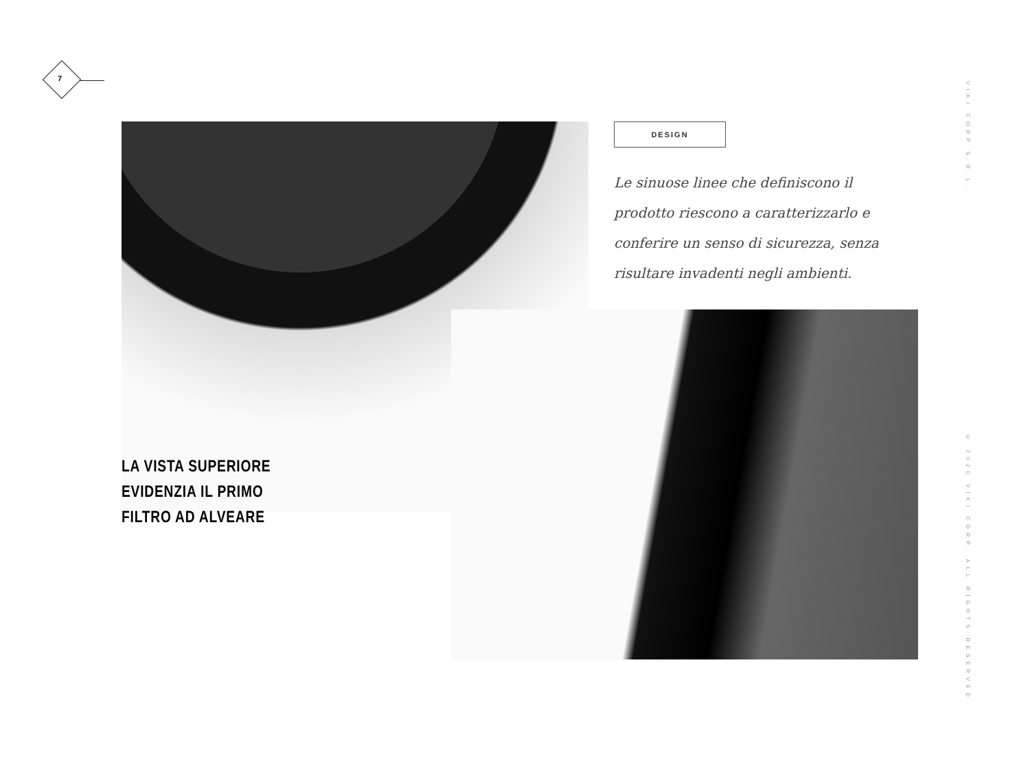7
DESIGN
Le sinuose linee che definiscono il prodotto riescono a caratterizzarlo e conferire un senso di sicurezza, senza risultare invadenti negli ambienti.
LA VISTA SUPERIORE
EVIDENZIA IL PRIMO
FILTRO AD ALVEARE
VIKI CORP S.R.L.
© 2020 VIKI CORP. ALL RIGHTS RESERVED